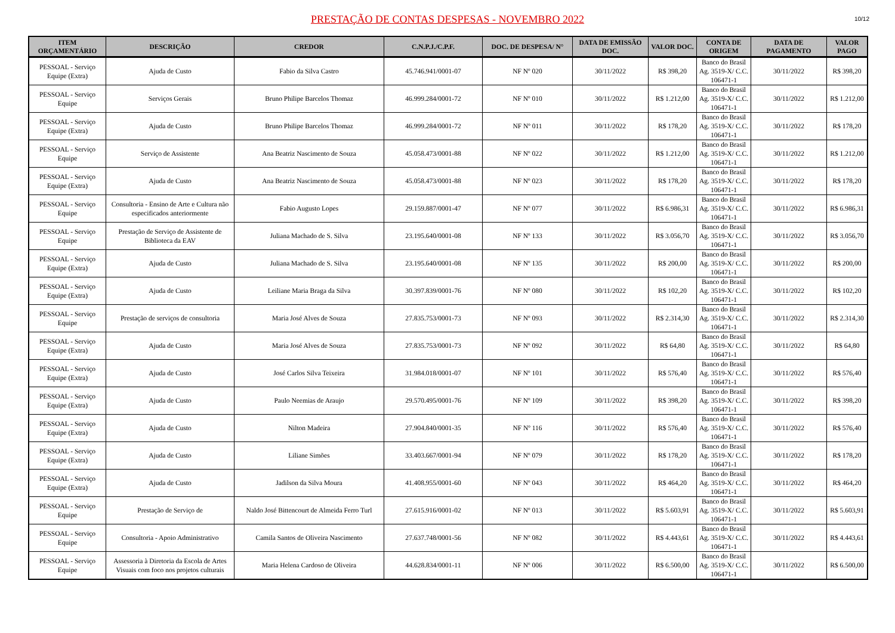PRESTAÇÃO DE CONTAS DESPESAS - NOVEMBRO 2022
10/12
| ITEM ORÇAMENTÁRIO | DESCRIÇÃO | CREDOR | C.N.P.J./C.P.F. | DOC. DE DESPESA/ N° | DATA DE EMISSÃO DOC. | VALOR DOC. | CONTA DE ORIGEM | DATA DE PAGAMENTO | VALOR PAGO |
| --- | --- | --- | --- | --- | --- | --- | --- | --- | --- |
| PESSOAL - Serviço Equipe (Extra) | Ajuda de Custo | Fabio da Silva Castro | 45.746.941/0001-07 | NF Nº 020 | 30/11/2022 | R$ 398,20 | Banco do Brasil Ag. 3519-X/ C.C. 106471-1 | 30/11/2022 | R$ 398,20 |
| PESSOAL - Serviço Equipe | Serviços Gerais | Bruno Philipe Barcelos Thomaz | 46.999.284/0001-72 | NF Nº 010 | 30/11/2022 | R$ 1.212,00 | Banco do Brasil Ag. 3519-X/ C.C. 106471-1 | 30/11/2022 | R$ 1.212,00 |
| PESSOAL - Serviço Equipe (Extra) | Ajuda de Custo | Bruno Philipe Barcelos Thomaz | 46.999.284/0001-72 | NF Nº 011 | 30/11/2022 | R$ 178,20 | Banco do Brasil Ag. 3519-X/ C.C. 106471-1 | 30/11/2022 | R$ 178,20 |
| PESSOAL - Serviço Equipe | Serviço de Assistente | Ana Beatriz Nascimento de Souza | 45.058.473/0001-88 | NF Nº 022 | 30/11/2022 | R$ 1.212,00 | Banco do Brasil Ag. 3519-X/ C.C. 106471-1 | 30/11/2022 | R$ 1.212,00 |
| PESSOAL - Serviço Equipe (Extra) | Ajuda de Custo | Ana Beatriz Nascimento de Souza | 45.058.473/0001-88 | NF Nº 023 | 30/11/2022 | R$ 178,20 | Banco do Brasil Ag. 3519-X/ C.C. 106471-1 | 30/11/2022 | R$ 178,20 |
| PESSOAL - Serviço Equipe | Consultoria - Ensino de Arte e Cultura não especificados anteriormente | Fabio Augusto Lopes | 29.159.887/0001-47 | NF Nº 077 | 30/11/2022 | R$ 6.986,31 | Banco do Brasil Ag. 3519-X/ C.C. 106471-1 | 30/11/2022 | R$ 6.986,31 |
| PESSOAL - Serviço Equipe | Prestação de Serviço de Assistente de Biblioteca da EAV | Juliana Machado de S. Silva | 23.195.640/0001-08 | NF Nº 133 | 30/11/2022 | R$ 3.056,70 | Banco do Brasil Ag. 3519-X/ C.C. 106471-1 | 30/11/2022 | R$ 3.056,70 |
| PESSOAL - Serviço Equipe (Extra) | Ajuda de Custo | Juliana Machado de S. Silva | 23.195.640/0001-08 | NF Nº 135 | 30/11/2022 | R$ 200,00 | Banco do Brasil Ag. 3519-X/ C.C. 106471-1 | 30/11/2022 | R$ 200,00 |
| PESSOAL - Serviço Equipe (Extra) | Ajuda de Custo | Leiliane Maria Braga da Silva | 30.397.839/0001-76 | NF Nº 080 | 30/11/2022 | R$ 102,20 | Banco do Brasil Ag. 3519-X/ C.C. 106471-1 | 30/11/2022 | R$ 102,20 |
| PESSOAL - Serviço Equipe | Prestação de serviços de consultoria | Maria José Alves de Souza | 27.835.753/0001-73 | NF Nº 093 | 30/11/2022 | R$ 2.314,30 | Banco do Brasil Ag. 3519-X/ C.C. 106471-1 | 30/11/2022 | R$ 2.314,30 |
| PESSOAL - Serviço Equipe (Extra) | Ajuda de Custo | Maria José Alves de Souza | 27.835.753/0001-73 | NF Nº 092 | 30/11/2022 | R$ 64,80 | Banco do Brasil Ag. 3519-X/ C.C. 106471-1 | 30/11/2022 | R$ 64,80 |
| PESSOAL - Serviço Equipe (Extra) | Ajuda de Custo | José Carlos Silva Teixeira | 31.984.018/0001-07 | NF Nº 101 | 30/11/2022 | R$ 576,40 | Banco do Brasil Ag. 3519-X/ C.C. 106471-1 | 30/11/2022 | R$ 576,40 |
| PESSOAL - Serviço Equipe (Extra) | Ajuda de Custo | Paulo Neemias de Araujo | 29.570.495/0001-76 | NF Nº 109 | 30/11/2022 | R$ 398,20 | Banco do Brasil Ag. 3519-X/ C.C. 106471-1 | 30/11/2022 | R$ 398,20 |
| PESSOAL - Serviço Equipe (Extra) | Ajuda de Custo | Nilton Madeira | 27.904.840/0001-35 | NF Nº 116 | 30/11/2022 | R$ 576,40 | Banco do Brasil Ag. 3519-X/ C.C. 106471-1 | 30/11/2022 | R$ 576,40 |
| PESSOAL - Serviço Equipe (Extra) | Ajuda de Custo | Liliane Simões | 33.403.667/0001-94 | NF Nº 079 | 30/11/2022 | R$ 178,20 | Banco do Brasil Ag. 3519-X/ C.C. 106471-1 | 30/11/2022 | R$ 178,20 |
| PESSOAL - Serviço Equipe (Extra) | Ajuda de Custo | Jadilson da Silva Moura | 41.408.955/0001-60 | NF Nº 043 | 30/11/2022 | R$ 464,20 | Banco do Brasil Ag. 3519-X/ C.C. 106471-1 | 30/11/2022 | R$ 464,20 |
| PESSOAL - Serviço Equipe | Prestação de Serviço de | Naldo José Bittencourt de Almeida Ferro Turl | 27.615.916/0001-02 | NF Nº 013 | 30/11/2022 | R$ 5.603,91 | Banco do Brasil Ag. 3519-X/ C.C. 106471-1 | 30/11/2022 | R$ 5.603,91 |
| PESSOAL - Serviço Equipe | Consultoria - Apoio Administrativo | Camila Santos de Oliveira Nascimento | 27.637.748/0001-56 | NF Nº 082 | 30/11/2022 | R$ 4.443,61 | Banco do Brasil Ag. 3519-X/ C.C. 106471-1 | 30/11/2022 | R$ 4.443,61 |
| PESSOAL - Serviço Equipe | Assessoria à Diretoria da Escola de Artes Visuais com foco nos projetos culturais | Maria Helena Cardoso de Oliveira | 44.628.834/0001-11 | NF Nº 006 | 30/11/2022 | R$ 6.500,00 | Banco do Brasil Ag. 3519-X/ C.C. 106471-1 | 30/11/2022 | R$ 6.500,00 |